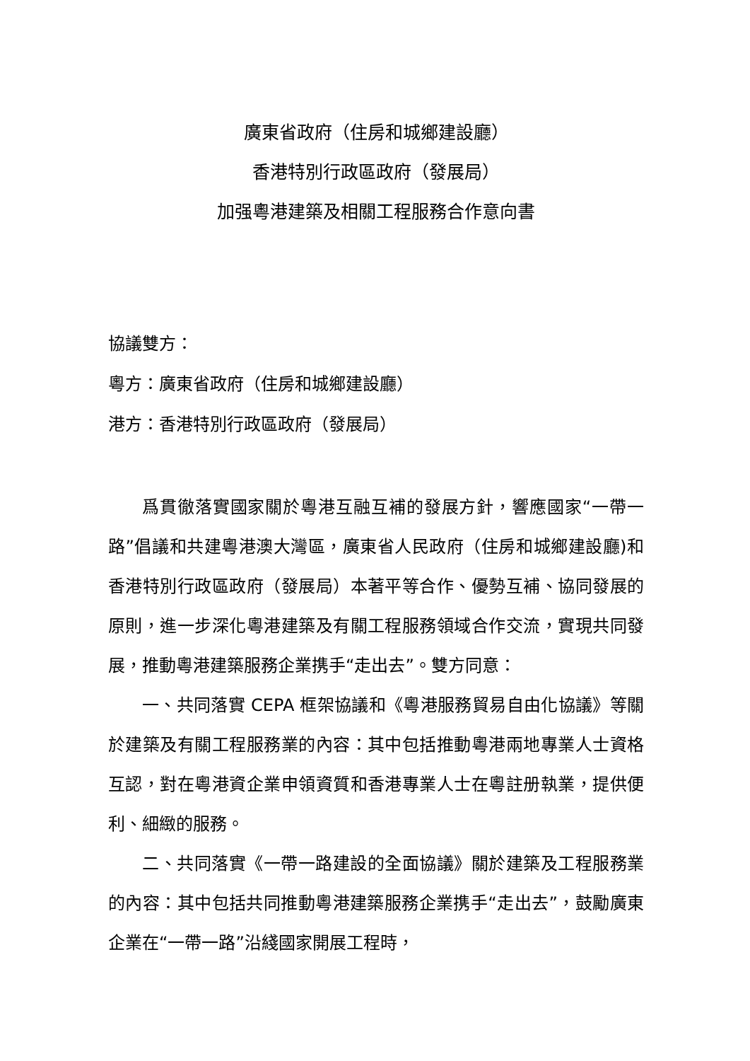廣東省政府（住房和城鄉建設廳）
香港特別行政區政府（發展局）
加强粵港建築及相關工程服務合作意向書
協議雙方：
粵方：廣東省政府（住房和城鄉建設廳）
港方：香港特別行政區政府（發展局）
爲貫徹落實國家關於粵港互融互補的發展方針，響應國家“一帶一路”倡議和共建粵港澳大灣區，廣東省人民政府（住房和城鄉建設廳)和香港特別行政區政府（發展局）本著平等合作、優勢互補、協同發展的原則，進一步深化粵港建築及有關工程服務領域合作交流，實現共同發展，推動粵港建築服務企業携手“走出去”。雙方同意：
一、共同落實 CEPA 框架協議和《粵港服務貿易自由化協議》等關於建築及有關工程服務業的內容：其中包括推動粵港兩地專業人士資格互認，對在粵港資企業申領資質和香港專業人士在粵註册執業，提供便利、細緻的服務。
二、共同落實《一帶一路建設的全面協議》關於建築及工程服務業的內容：其中包括共同推動粵港建築服務企業携手“走出去”，鼓勵廣東企業在“一帶一路”沿綫國家開展工程時，